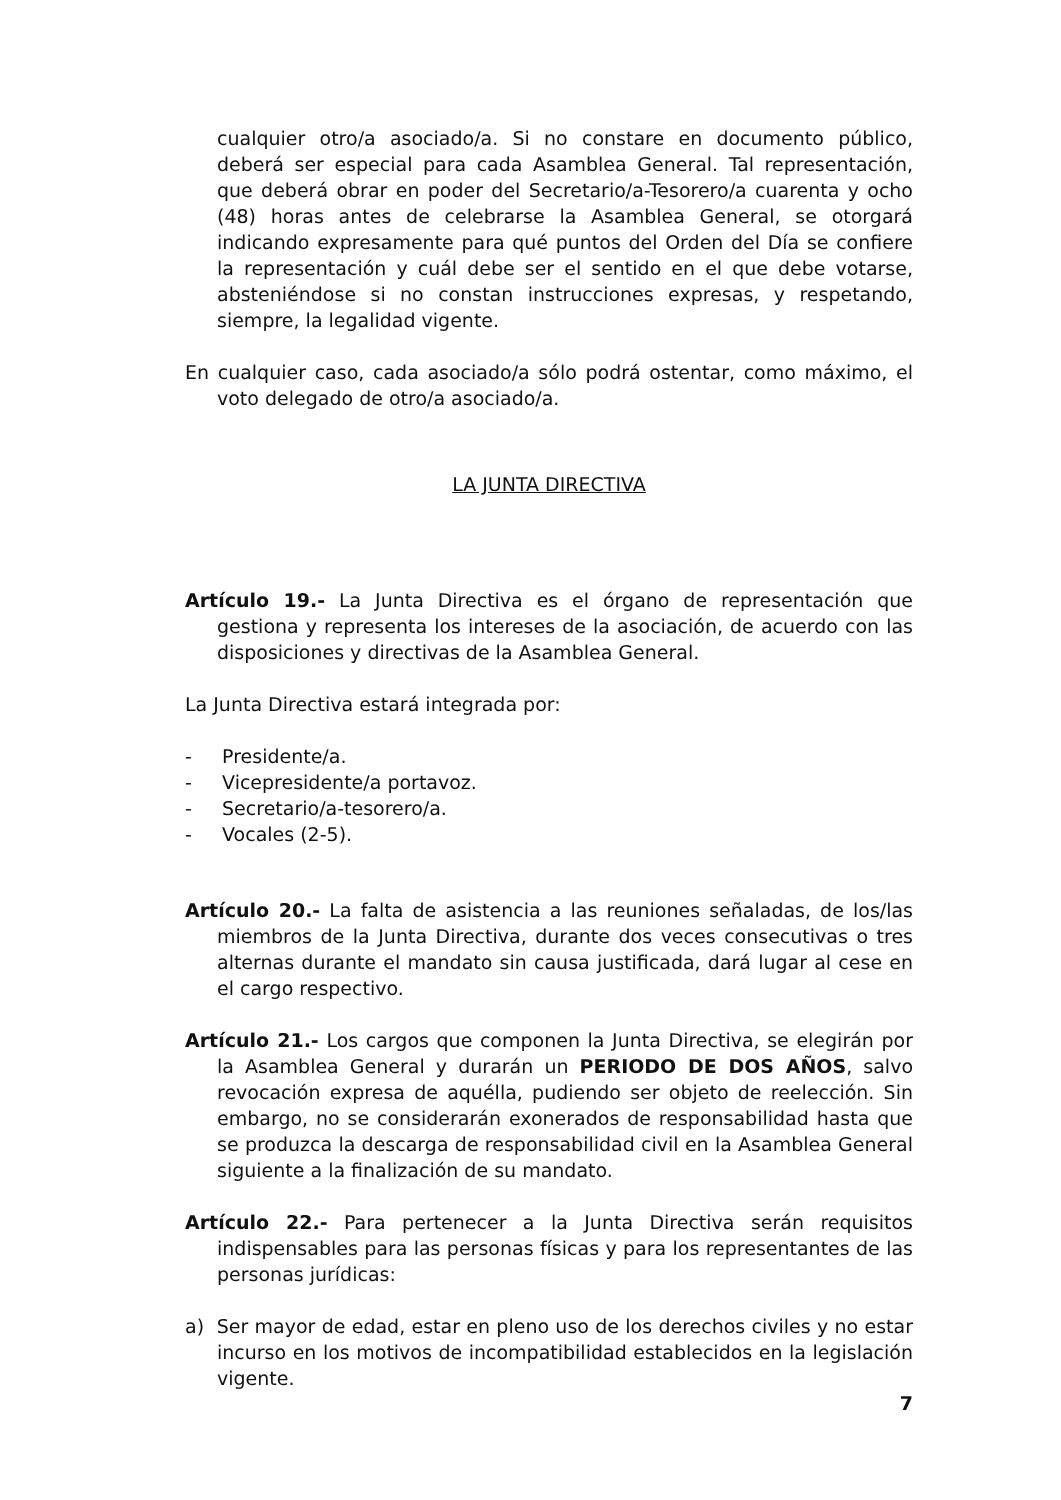cualquier otro/a asociado/a. Si no constare en documento público, deberá ser especial para cada Asamblea General. Tal representación, que deberá obrar en poder del Secretario/a-Tesorero/a cuarenta y ocho (48) horas antes de celebrarse la Asamblea General, se otorgará indicando expresamente para qué puntos del Orden del Día se confiere la representación y cuál debe ser el sentido en el que debe votarse, absteniéndose si no constan instrucciones expresas, y respetando, siempre, la legalidad vigente.
En cualquier caso, cada asociado/a sólo podrá ostentar, como máximo, el voto delegado de otro/a asociado/a.
LA JUNTA DIRECTIVA
Artículo 19.- La Junta Directiva es el órgano de representación que gestiona y representa los intereses de la asociación, de acuerdo con las disposiciones y directivas de la Asamblea General.
La Junta Directiva estará integrada por:
- Presidente/a.
- Vicepresidente/a portavoz.
- Secretario/a-tesorero/a.
- Vocales (2-5).
Artículo 20.- La falta de asistencia a las reuniones señaladas, de los/las miembros de la Junta Directiva, durante dos veces consecutivas o tres alternas durante el mandato sin causa justificada, dará lugar al cese en el cargo respectivo.
Artículo 21.- Los cargos que componen la Junta Directiva, se elegirán por la Asamblea General y durarán un PERIODO DE DOS AÑOS, salvo revocación expresa de aquélla, pudiendo ser objeto de reelección. Sin embargo, no se considerarán exonerados de responsabilidad hasta que se produzca la descarga de responsabilidad civil en la Asamblea General siguiente a la finalización de su mandato.
Artículo 22.- Para pertenecer a la Junta Directiva serán requisitos indispensables para las personas físicas y para los representantes de las personas jurídicas:
a) Ser mayor de edad, estar en pleno uso de los derechos civiles y no estar incurso en los motivos de incompatibilidad establecidos en la legislación vigente.
7